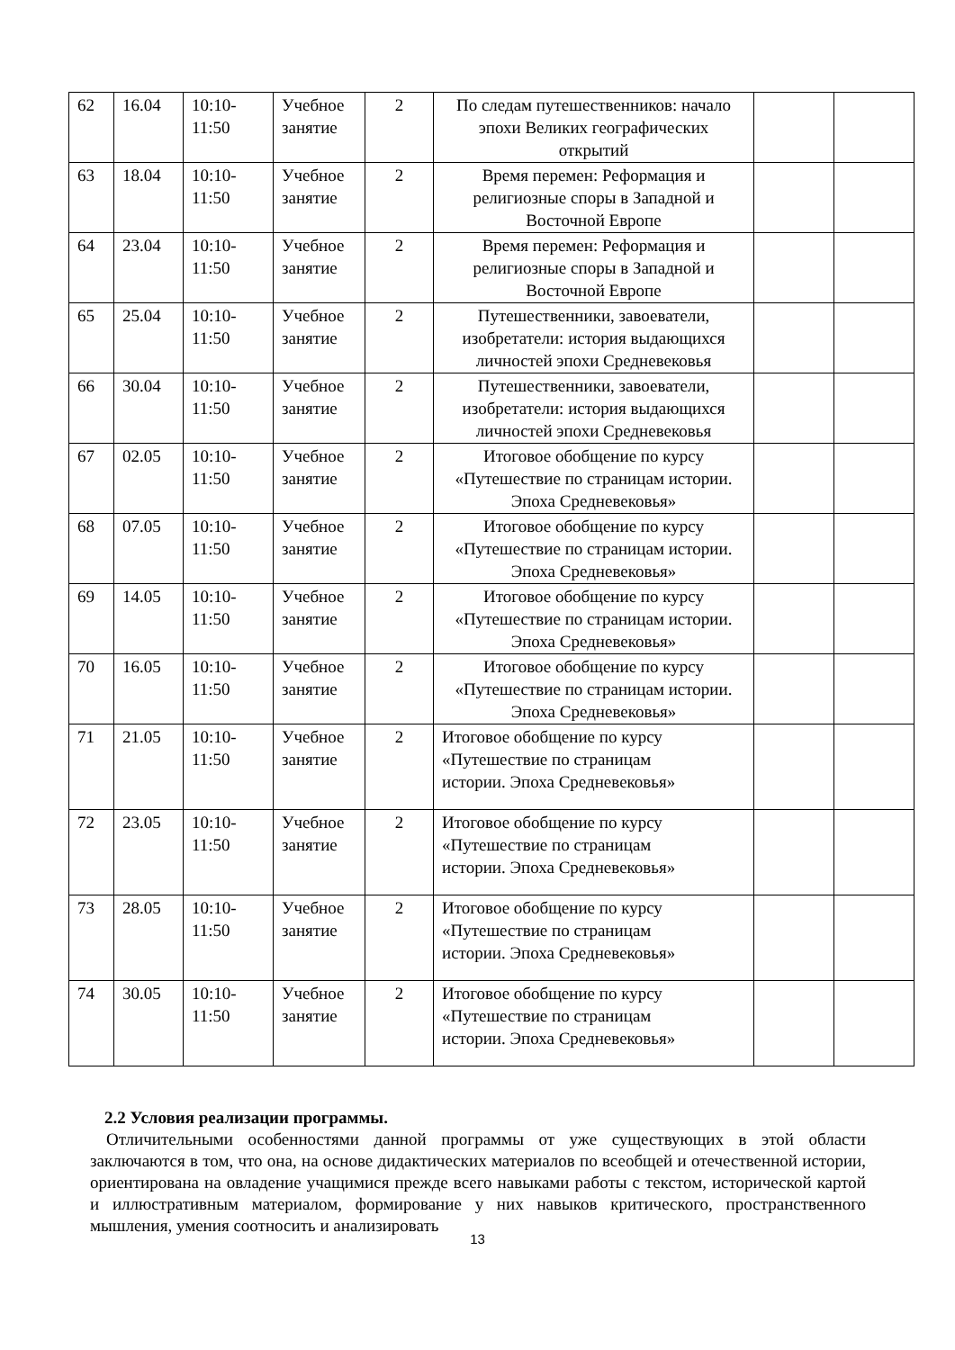| 62 | 16.04 | 10:10- 11:50 | Учебное занятие | 2 | По следам путешественников: начало эпохи Великих географических открытий | | |
| 63 | 18.04 | 10:10- 11:50 | Учебное занятие | 2 | Время перемен: Реформация и религиозные споры в Западной и Восточной Европе | | |
| 64 | 23.04 | 10:10- 11:50 | Учебное занятие | 2 | Время перемен: Реформация и религиозные споры в Западной и Восточной Европе | | |
| 65 | 25.04 | 10:10- 11:50 | Учебное занятие | 2 | Путешественники, завоеватели, изобретатели: история выдающихся личностей эпохи Средневековья | | |
| 66 | 30.04 | 10:10- 11:50 | Учебное занятие | 2 | Путешественники, завоеватели, изобретатели: история выдающихся личностей эпохи Средневековья | | |
| 67 | 02.05 | 10:10- 11:50 | Учебное занятие | 2 | Итоговое обобщение по курсу «Путешествие по страницам истории. Эпоха Средневековья» | | |
| 68 | 07.05 | 10:10- 11:50 | Учебное занятие | 2 | Итоговое обобщение по курсу «Путешествие по страницам истории. Эпоха Средневековья» | | |
| 69 | 14.05 | 10:10- 11:50 | Учебное занятие | 2 | Итоговое обобщение по курсу «Путешествие по страницам истории. Эпоха Средневековья» | | |
| 70 | 16.05 | 10:10- 11:50 | Учебное занятие | 2 | Итоговое обобщение по курсу «Путешествие по страницам истории. Эпоха Средневековья» | | |
| 71 | 21.05 | 10:10- 11:50 | Учебное занятие | 2 | Итоговое обобщение по курсу «Путешествие по страницам истории. Эпоха Средневековья» | | |
| 72 | 23.05 | 10:10- 11:50 | Учебное занятие | 2 | Итоговое обобщение по курсу «Путешествие по страницам истории. Эпоха Средневековья» | | |
| 73 | 28.05 | 10:10- 11:50 | Учебное занятие | 2 | Итоговое обобщение по курсу «Путешествие по страницам истории. Эпоха Средневековья» | | |
| 74 | 30.05 | 10:10- 11:50 | Учебное занятие | 2 | Итоговое обобщение по курсу «Путешествие по страницам истории. Эпоха Средневековья» | | |
2.2 Условия реализации программы.
Отличительными особенностями данной программы от уже существующих в этой области заключаются в том, что она, на основе дидактических материалов по всеобщей и отечественной истории, ориентирована на овладение учащимися прежде всего навыками работы с текстом, исторической картой и иллюстративным материалом, формирование у них навыков критического, пространственного мышления, умения соотносить и анализировать
13